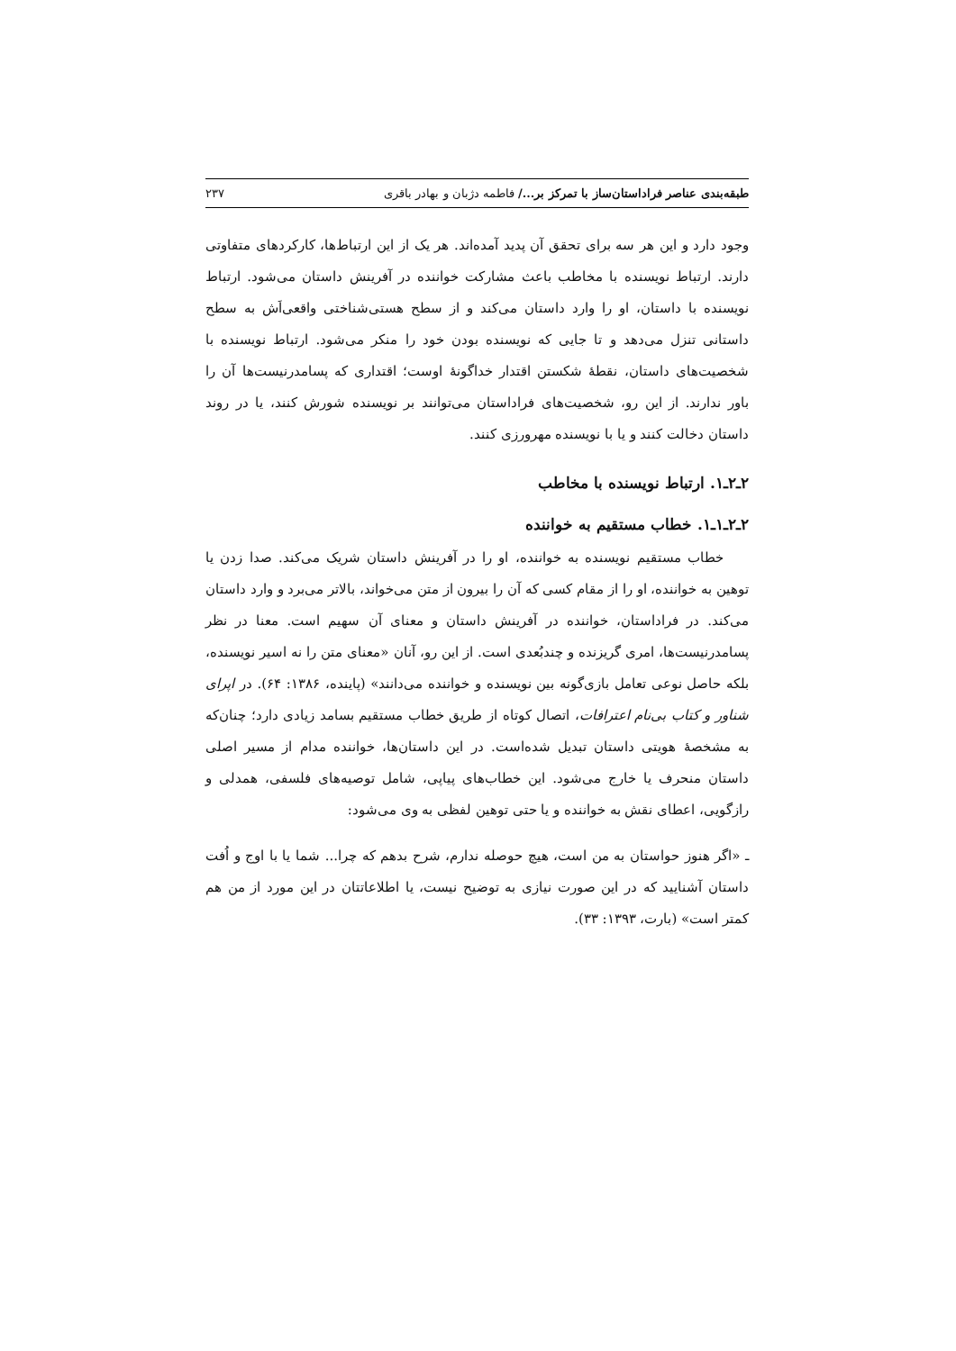طبقه‌بندی عناصر فراداستان‌ساز با تمرکز بر.../ فاطمه دژبان و بهادر باقری ۲۳۷
وجود دارد و این هر سه برای تحقق آن پدید آمده‌اند. هر یک از این ارتباط‌ها، کارکردهای متفاوتی دارند. ارتباط نویسنده با مخاطب باعث مشارکت خواننده در آفرینش داستان می‌شود. ارتباط نویسنده با داستان، او را وارد داستان می‌کند و از سطح هستی‌شناختی واقعی‌اَش به سطح داستانی تنزل می‌دهد و تا جایی که نویسنده بودن خود را منکر می‌شود. ارتباط نویسنده با شخصیت‌های داستان، نقطهٔ شکستن اقتدار خداگونهٔ اوست؛ اقتداری که پسامدرنیست‌ها آن را باور ندارند. از این رو، شخصیت‌های فراداستان می‌توانند بر نویسنده شورش کنند، یا در روند داستان دخالت کنند و یا با نویسنده مهرورزی کنند.
۲ـ۲ـ۱. ارتباط نویسنده با مخاطب
۲ـ۲ـ۱ـ۱. خطاب مستقیم به خواننده
خطاب مستقیم نویسنده به خواننده، او را در آفرینش داستان شریک می‌کند. صدا زدن یا توهین به خواننده، او را از مقام کسی که آن را بیرون از متن می‌خواند، بالاتر می‌برد و وارد داستان می‌کند. در فراداستان، خواننده در آفرینش داستان و معنای آن سهیم است. معنا در نظر پسامدرنیست‌ها، امری گریزنده و چندبُعدی است. از این رو، آنان «معنای متن را نه اسیر نویسنده، بلکه حاصل نوعی تعامل بازی‌گونه بین نویسنده و خواننده می‌دانند» (پاینده، ۱۳۸۶: ۶۴). در اپرای شناور و کتاب بی‌نام اعترافات، اتصال کوتاه از طریق خطاب مستقیم بسامد زیادی دارد؛ چنان‌که به مشخصهٔ هویتی داستان تبدیل شده‌است. در این داستان‌ها، خواننده مدام از مسیر اصلی داستان منحرف یا خارج می‌شود. این خطاب‌های پیاپی، شامل توصیه‌های فلسفی، همدلی و رازگویی، اعطای نقش به خواننده و یا حتی توهین لفظی به وی می‌شود:
ـ «اگر هنوز حواستان به من است، هیچ حوصله ندارم، شرح بدهم که چرا... شما یا با اوج و اُفت داستان آشنایید که در این صورت نیازی به توضیح نیست، یا اطلاعاتتان در این مورد از من هم کمتر است» (بارت، ۱۳۹۳: ۳۳).